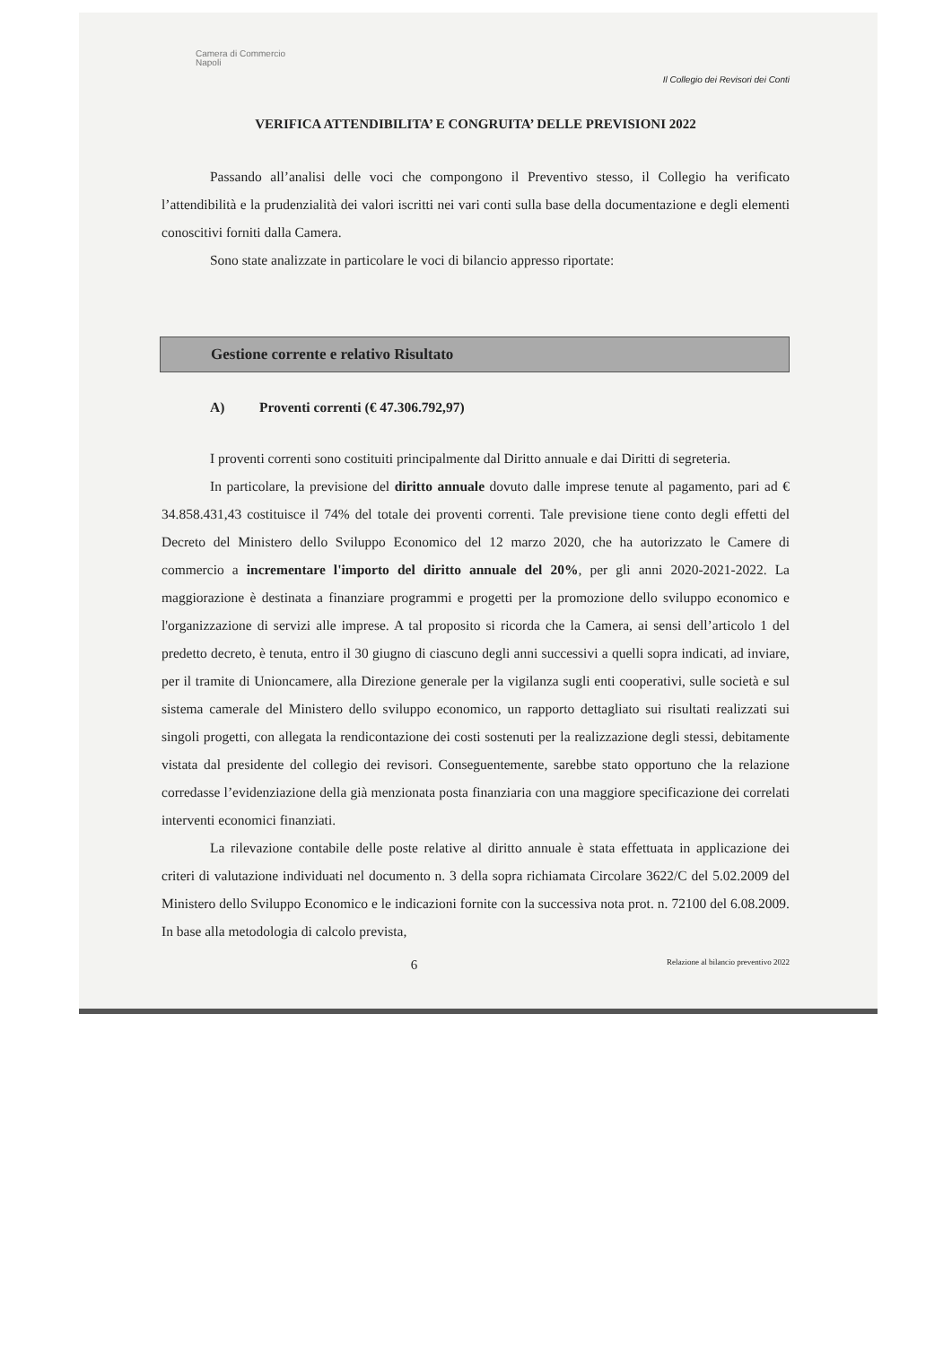Camera di Commercio
Napoli
Il Collegio dei Revisori dei Conti
VERIFICA ATTENDIBILITA’ E CONGRUITA’ DELLE PREVISIONI 2022
Passando all’analisi delle voci che compongono il Preventivo stesso, il Collegio ha verificato l’attendibilità e la prudenzialità dei valori iscritti nei vari conti sulla base della documentazione e degli elementi conoscitivi forniti dalla Camera.
Sono state analizzate in particolare le voci di bilancio appresso riportate:
Gestione corrente e relativo Risultato
A) Proventi correnti (€ 47.306.792,97)
I proventi correnti sono costituiti principalmente dal Diritto annuale e dai Diritti di segreteria.
In particolare, la previsione del diritto annuale dovuto dalle imprese tenute al pagamento, pari ad € 34.858.431,43 costituisce il 74% del totale dei proventi correnti. Tale previsione tiene conto degli effetti del Decreto del Ministero dello Sviluppo Economico del 12 marzo 2020, che ha autorizzato le Camere di commercio a incrementare l'importo del diritto annuale del 20%, per gli anni 2020-2021-2022. La maggiorazione è destinata a finanziare programmi e progetti per la promozione dello sviluppo economico e l'organizzazione di servizi alle imprese. A tal proposito si ricorda che la Camera, ai sensi dell’articolo 1 del predetto decreto, è tenuta, entro il 30 giugno di ciascuno degli anni successivi a quelli sopra indicati, ad inviare, per il tramite di Unioncamere, alla Direzione generale per la vigilanza sugli enti cooperativi, sulle società e sul sistema camerale del Ministero dello sviluppo economico, un rapporto dettagliato sui risultati realizzati sui singoli progetti, con allegata la rendicontazione dei costi sostenuti per la realizzazione degli stessi, debitamente vistata dal presidente del collegio dei revisori. Conseguentemente, sarebbe stato opportuno che la relazione corredasse l’evidenziazione della già menzionata posta finanziaria con una maggiore specificazione dei correlati interventi economici finanziati.
La rilevazione contabile delle poste relative al diritto annuale è stata effettuata in applicazione dei criteri di valutazione individuati nel documento n. 3 della sopra richiamata Circolare 3622/C del 5.02.2009 del Ministero dello Sviluppo Economico e le indicazioni fornite con la successiva nota prot. n. 72100 del 6.08.2009. In base alla metodologia di calcolo prevista,
6 Relazione al bilancio preventivo 2022